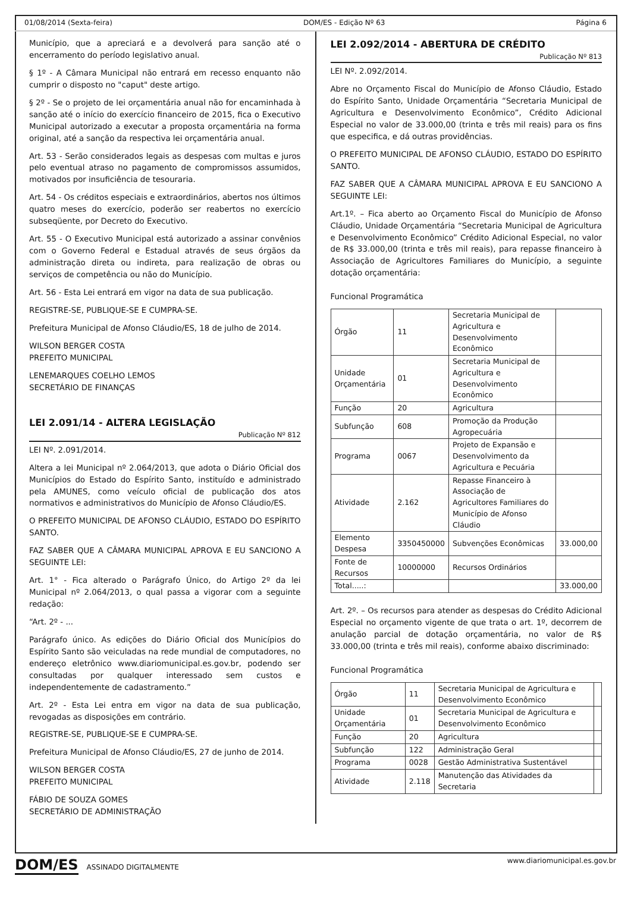01/08/2014 (Sexta-feira) DOM/ES - Edição Nº 63 Página 6
Município, que a apreciará e a devolverá para sanção até o encerramento do período legislativo anual.
§ 1º - A Câmara Municipal não entrará em recesso enquanto não cumprir o disposto no "caput" deste artigo.
§ 2º - Se o projeto de lei orçamentária anual não for encaminhada à sanção até o início do exercício financeiro de 2015, fica o Executivo Municipal autorizado a executar a proposta orçamentária na forma original, até a sanção da respectiva lei orçamentária anual.
Art. 53 - Serão considerados legais as despesas com multas e juros pelo eventual atraso no pagamento de compromissos assumidos, motivados por insuficiência de tesouraria.
Art. 54 - Os créditos especiais e extraordinários, abertos nos últimos quatro meses do exercício, poderão ser reabertos no exercício subseqüente, por Decreto do Executivo.
Art. 55 - O Executivo Municipal está autorizado a assinar convênios com o Governo Federal e Estadual através de seus órgãos da administração direta ou indireta, para realização de obras ou serviços de competência ou não do Município.
Art. 56 - Esta Lei entrará em vigor na data de sua publicação.
REGISTRE-SE, PUBLIQUE-SE E CUMPRA-SE.
Prefeitura Municipal de Afonso Cláudio/ES, 18 de julho de 2014.
WILSON BERGER COSTA
PREFEITO MUNICIPAL
LENEMARQUES COELHO LEMOS
SECRETÁRIO DE FINANÇAS
LEI 2.091/14 - ALTERA LEGISLAÇÃO
Publicação Nº 812
LEI Nº. 2.091/2014.
Altera a lei Municipal nº 2.064/2013, que adota o Diário Oficial dos Municípios do Estado do Espírito Santo, instituído e administrado pela AMUNES, como veículo oficial de publicação dos atos normativos e administrativos do Município de Afonso Cláudio/ES.
O PREFEITO MUNICIPAL DE AFONSO CLÁUDIO, ESTADO DO ESPÍRITO SANTO.
FAZ SABER QUE A CÂMARA MUNICIPAL APROVA E EU SANCIONO A SEGUINTE LEI:
Art. 1° - Fica alterado o Parágrafo Único, do Artigo 2º da lei Municipal nº 2.064/2013, o qual passa a vigorar com a seguinte redação:
“Art. 2º - ...
Parágrafo único. As edições do Diário Oficial dos Municípios do Espírito Santo são veiculadas na rede mundial de computadores, no endereço eletrônico www.diariomunicipal.es.gov.br, podendo ser consultadas por qualquer interessado sem custos e independentemente de cadastramento.”
Art. 2º - Esta Lei entra em vigor na data de sua publicação, revogadas as disposições em contrário.
REGISTRE-SE, PUBLIQUE-SE E CUMPRA-SE.
Prefeitura Municipal de Afonso Cláudio/ES, 27 de junho de 2014.
WILSON BERGER COSTA
PREFEITO MUNICIPAL
FÁBIO DE SOUZA GOMES
SECRETÁRIO DE ADMINISTRAÇÃO
LEI 2.092/2014 - ABERTURA DE CRÉDITO
Publicação Nº 813
LEI Nº. 2.092/2014.
Abre no Orçamento Fiscal do Município de Afonso Cláudio, Estado do Espírito Santo, Unidade Orçamentária “Secretaria Municipal de Agricultura e Desenvolvimento Econômico”, Crédito Adicional Especial no valor de 33.000,00 (trinta e três mil reais) para os fins que especifica, e dá outras providências.
O PREFEITO MUNICIPAL DE AFONSO CLÁUDIO, ESTADO DO ESPÍRITO SANTO.
FAZ SABER QUE A CÂMARA MUNICIPAL APROVA E EU SANCIONO A SEGUINTE LEI:
Art.1º. – Fica aberto ao Orçamento Fiscal do Município de Afonso Cláudio, Unidade Orçamentária “Secretaria Municipal de Agricultura e Desenvolvimento Econômico” Crédito Adicional Especial, no valor de R$ 33.000,00 (trinta e três mil reais), para repasse financeiro à Associação de Agricultores Familiares do Município, a seguinte dotação orçamentária:
Funcional Programática
| Órgão | 11 | Secretaria Municipal de Agricultura e Desenvolvimento Econômico | |
| Unidade Orçamentária | 01 | Secretaria Municipal de Agricultura e Desenvolvimento Econômico | |
| Função | 20 | Agricultura | |
| Subfunção | 608 | Promoção da Produção Agropecuária | |
| Programa | 0067 | Projeto de Expansão e Desenvolvimento da Agricultura e Pecuária | |
| Atividade | 2.162 | Repasse Financeiro à Associação de Agricultores Familiares do Município de Afonso Cláudio | |
| Elemento Despesa | 3350450000 | Subvenções Econômicas | 33.000,00 |
| Fonte de Recursos | 10000000 | Recursos Ordinários | |
| Total.....: | | | 33.000,00 |
Art. 2º. – Os recursos para atender as despesas do Crédito Adicional Especial no orçamento vigente de que trata o art. 1º, decorrem de anulação parcial de dotação orçamentária, no valor de R$ 33.000,00 (trinta e três mil reais), conforme abaixo discriminado:
Funcional Programática
| Órgão | 11 | Secretaria Municipal de Agricultura e Desenvolvimento Econômico | |
| Unidade Orçamentária | 01 | Secretaria Municipal de Agricultura e Desenvolvimento Econômico | |
| Função | 20 | Agricultura | |
| Subfunção | 122 | Administração Geral | |
| Programa | 0028 | Gestão Administrativa Sustentável | |
| Atividade | 2.118 | Manutenção das Atividades da Secretaria | |
DOM/ES ASSINADO DIGITALMENTE www.diariomunicipal.es.gov.br